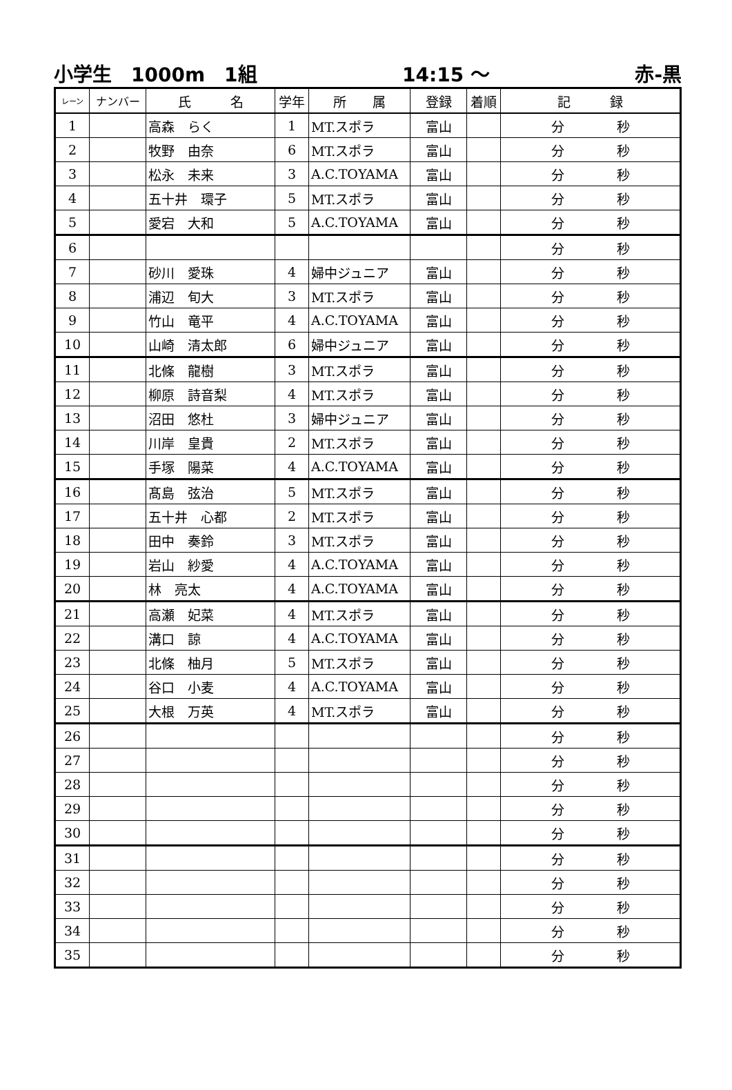小学生　1000m　1組 14:15 ～ 赤-黒
| レーン | ナンバー | 氏 名 | 学年 | 所 属 | 登録 | 着順 | 記 録 |
| --- | --- | --- | --- | --- | --- | --- | --- |
| 1 | | 高森 らく | 1 | MT.スポラ | 富山 | | 分 秒 |
| 2 | | 牧野 由奈 | 6 | MT.スポラ | 富山 | | 分 秒 |
| 3 | | 松永 未来 | 3 | A.C.TOYAMA | 富山 | | 分 秒 |
| 4 | | 五十井 環子 | 5 | MT.スポラ | 富山 | | 分 秒 |
| 5 | | 愛宕 大和 | 5 | A.C.TOYAMA | 富山 | | 分 秒 |
| 6 | | | | | | | 分 秒 |
| 7 | | 砂川 愛珠 | 4 | 婦中ジュニア | 富山 | | 分 秒 |
| 8 | | 浦辺 旬大 | 3 | MT.スポラ | 富山 | | 分 秒 |
| 9 | | 竹山 竜平 | 4 | A.C.TOYAMA | 富山 | | 分 秒 |
| 10 | | 山崎 清太郎 | 6 | 婦中ジュニア | 富山 | | 分 秒 |
| 11 | | 北條 龍樹 | 3 | MT.スポラ | 富山 | | 分 秒 |
| 12 | | 柳原 詩音梨 | 4 | MT.スポラ | 富山 | | 分 秒 |
| 13 | | 沼田 悠杜 | 3 | 婦中ジュニア | 富山 | | 分 秒 |
| 14 | | 川岸 皇貴 | 2 | MT.スポラ | 富山 | | 分 秒 |
| 15 | | 手塚 陽菜 | 4 | A.C.TOYAMA | 富山 | | 分 秒 |
| 16 | | 髙島 弦治 | 5 | MT.スポラ | 富山 | | 分 秒 |
| 17 | | 五十井 心都 | 2 | MT.スポラ | 富山 | | 分 秒 |
| 18 | | 田中 奏鈴 | 3 | MT.スポラ | 富山 | | 分 秒 |
| 19 | | 岩山 紗愛 | 4 | A.C.TOYAMA | 富山 | | 分 秒 |
| 20 | | 林 亮太 | 4 | A.C.TOYAMA | 富山 | | 分 秒 |
| 21 | | 高瀬 妃菜 | 4 | MT.スポラ | 富山 | | 分 秒 |
| 22 | | 溝口 諒 | 4 | A.C.TOYAMA | 富山 | | 分 秒 |
| 23 | | 北條 柚月 | 5 | MT.スポラ | 富山 | | 分 秒 |
| 24 | | 谷口 小麦 | 4 | A.C.TOYAMA | 富山 | | 分 秒 |
| 25 | | 大根 万英 | 4 | MT.スポラ | 富山 | | 分 秒 |
| 26 | | | | | | | 分 秒 |
| 27 | | | | | | | 分 秒 |
| 28 | | | | | | | 分 秒 |
| 29 | | | | | | | 分 秒 |
| 30 | | | | | | | 分 秒 |
| 31 | | | | | | | 分 秒 |
| 32 | | | | | | | 分 秒 |
| 33 | | | | | | | 分 秒 |
| 34 | | | | | | | 分 秒 |
| 35 | | | | | | | 分 秒 |